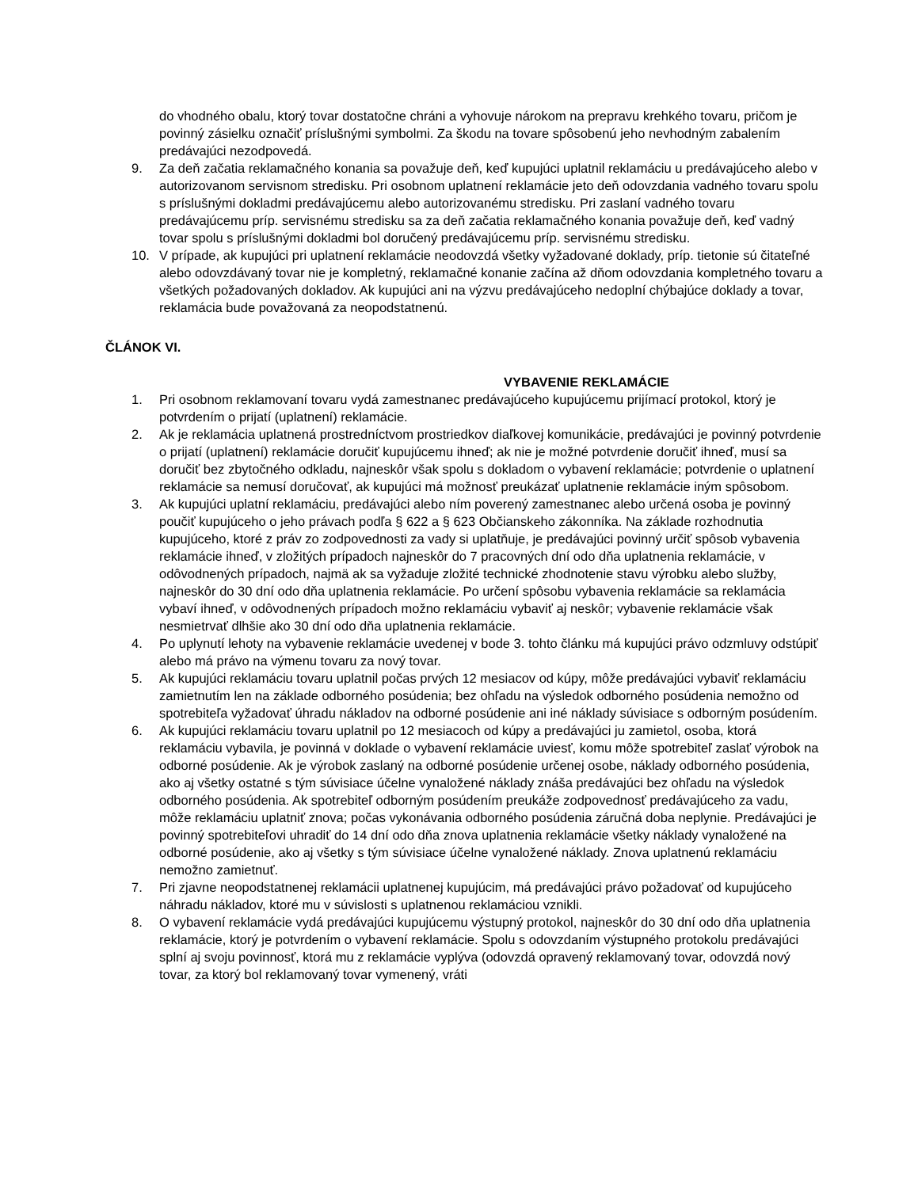do vhodného obalu, ktorý tovar dostatočne chráni a vyhovuje nárokom na prepravu krehkého tovaru, pričom je povinný zásielku označiť príslušnými symbolmi. Za škodu na tovare spôsobenú jeho nevhodným zabalením predávajúci nezodpovedá.
9. Za deň začatia reklamačného konania sa považuje deň, keď kupujúci uplatnil reklamáciu u predávajúceho alebo v autorizovanom servisnom stredisku. Pri osobnom uplatnení reklamácie jeto deň odovzdania vadného tovaru spolu s príslušnými dokladmi predávajúcemu alebo autorizovanému stredisku. Pri zaslaní vadného tovaru predávajúcemu príp. servisnému stredisku sa za deň začatia reklamačného konania považuje deň, keď vadný tovar spolu s príslušnými dokladmi bol doručený predávajúcemu príp. servisnému stredisku.
10. V prípade, ak kupujúci pri uplatnení reklamácie neodovzdá všetky vyžadované doklady, príp. tietonie sú čitateľné alebo odovzdávaný tovar nie je kompletný, reklamačné konanie začína až dňom odovzdania kompletného tovaru a všetkých požadovaných dokladov. Ak kupujúci ani na výzvu predávajúceho nedoplní chýbajúce doklady a tovar, reklamácia bude považovaná za neopodstatnenú.
ČLÁNOK VI.
VYBAVENIE REKLAMÁCIE
1. Pri osobnom reklamovaní tovaru vydá zamestnanec predávajúceho kupujúcemu prijímací protokol, ktorý je potvrdením o prijatí (uplatnení) reklamácie.
2. Ak je reklamácia uplatnená prostredníctvom prostriedkov diaľkovej komunikácie, predávajúci je povinný potvrdenie o prijatí (uplatnení) reklamácie doručiť kupujúcemu ihneď; ak nie je možné potvrdenie doručiť ihneď, musí sa doručiť bez zbytočného odkladu, najneskôr však spolu s dokladom o vybavení reklamácie; potvrdenie o uplatnení reklamácie sa nemusí doručovať, ak kupujúci má možnosť preukázať uplatnenie reklamácie iným spôsobom.
3. Ak kupujúci uplatní reklamáciu, predávajúci alebo ním poverený zamestnanec alebo určená osoba je povinný poučiť kupujúceho o jeho právach podľa § 622 a § 623 Občianskeho zákonníka. Na základe rozhodnutia kupujúceho, ktoré z práv zo zodpovednosti za vady si uplatňuje, je predávajúci povinný určiť spôsob vybavenia reklamácie ihneď, v zložitých prípadoch najneskôr do 7 pracovných dní odo dňa uplatnenia reklamácie, v odôvodnených prípadoch, najmä ak sa vyžaduje zložité technické zhodnotenie stavu výrobku alebo služby, najneskôr do 30 dní odo dňa uplatnenia reklamácie. Po určení spôsobu vybavenia reklamácie sa reklamácia vybaví ihneď, v odôvodnených prípadoch možno reklamáciu vybaviť aj neskôr; vybavenie reklamácie však nesmietrvať dlhšie ako 30 dní odo dňa uplatnenia reklamácie.
4. Po uplynutí lehoty na vybavenie reklamácie uvedenej v bode 3. tohto článku má kupujúci právo odzmluvy odstúpiť alebo má právo na výmenu tovaru za nový tovar.
5. Ak kupujúci reklamáciu tovaru uplatnil počas prvých 12 mesiacov od kúpy, môže predávajúci vybaviť reklamáciu zamietnutím len na základe odborného posúdenia; bez ohľadu na výsledok odborného posúdenia nemožno od spotrebiteľa vyžadovať úhradu nákladov na odborné posúdenie ani iné náklady súvisiace s odborným posúdením.
6. Ak kupujúci reklamáciu tovaru uplatnil po 12 mesiacoch od kúpy a predávajúci ju zamietol, osoba, ktorá reklamáciu vybavila, je povinná v doklade o vybavení reklamácie uviesť, komu môže spotrebiteľ zaslať výrobok na odborné posúdenie. Ak je výrobok zaslaný na odborné posúdenie určenej osobe, náklady odborného posúdenia, ako aj všetky ostatné s tým súvisiace účelne vynaložené náklady znáša predávajúci bez ohľadu na výsledok odborného posúdenia. Ak spotrebiteľ odborným posúdením preukáže zodpovednosť predávajúceho za vadu, môže reklamáciu uplatniť znova; počas vykonávania odborného posúdenia záručná doba neplynie. Predávajúci je povinný spotrebiteľovi uhradiť do 14 dní odo dňa znova uplatnenia reklamácie všetky náklady vynaložené na odborné posúdenie, ako aj všetky s tým súvisiace účelne vynaložené náklady. Znova uplatnenú reklamáciu nemožno zamietnuť.
7. Pri zjavne neopodstatnenej reklamácii uplatnenej kupujúcim, má predávajúci právo požadovať od kupujúceho náhradu nákladov, ktoré mu v súvislosti s uplatnenou reklamáciou vznikli.
8. O vybavení reklamácie vydá predávajúci kupujúcemu výstupný protokol, najneskôr do 30 dní odo dňa uplatnenia reklamácie, ktorý je potvrdením o vybavení reklamácie. Spolu s odovzdaním výstupného protokolu predávajúci splní aj svoju povinnosť, ktorá mu z reklamácie vyplýva (odovzdá opravený reklamovaný tovar, odovzdá nový tovar, za ktorý bol reklamovaný tovar vymenený, vráti